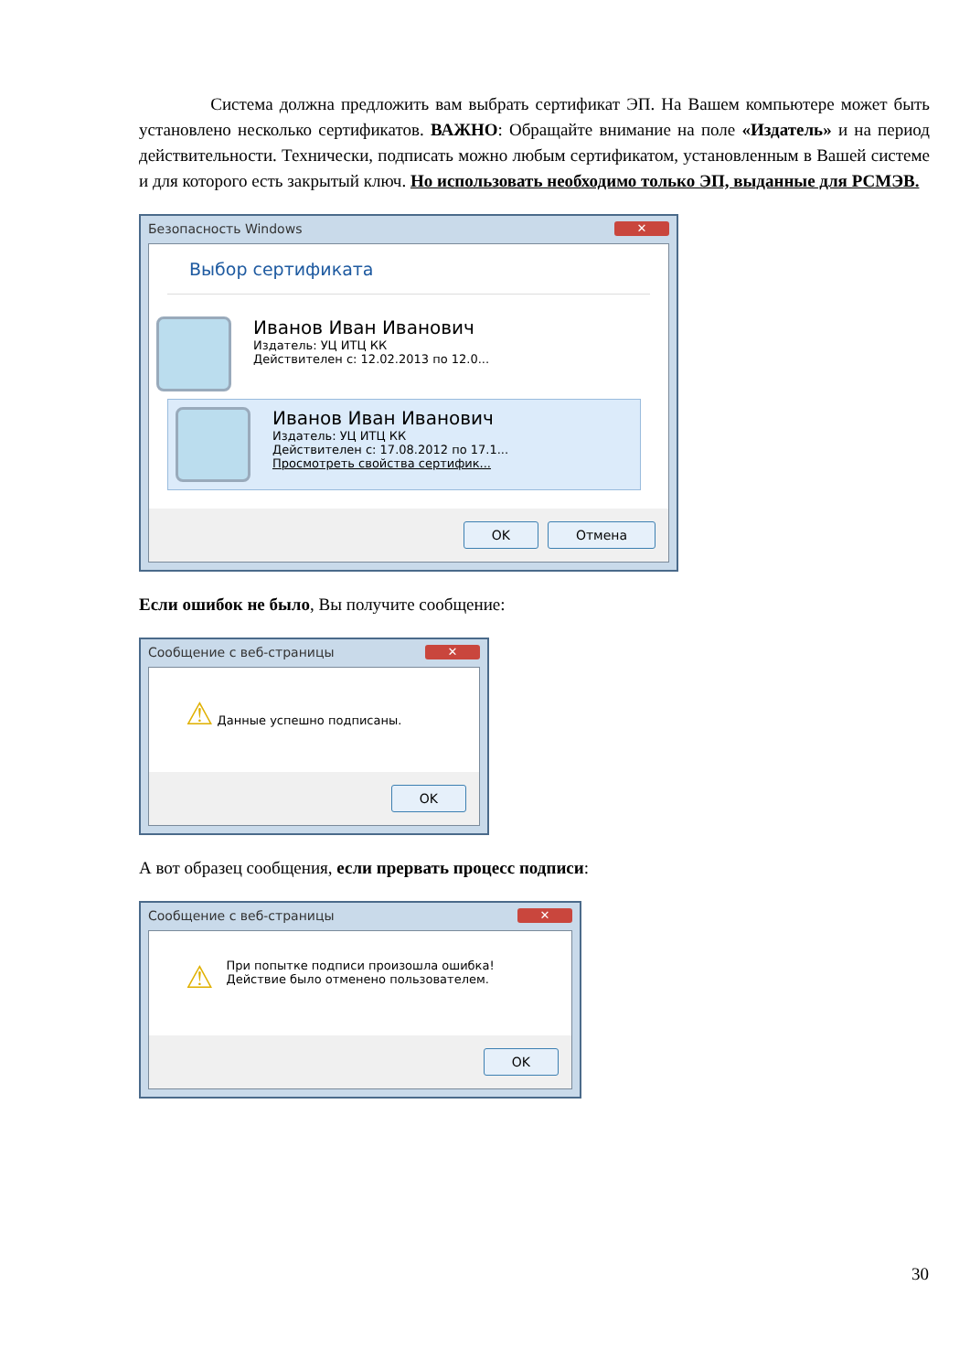Система должна предложить вам выбрать сертификат ЭП. На Вашем компьютере может быть установлено несколько сертификатов. ВАЖНО: Обращайте внимание на поле «Издатель» и на период действительности. Технически, подписать можно любым сертификатом, установленным в Вашей системе и для которого есть закрытый ключ. Но использовать необходимо только ЭП, выданные для РСМЭВ.
Безопасность Windows ✕
Выбор сертификата
Иванов Иван Иванович
Издатель: УЦ ИТЦ КК
Действителен с: 12.02.2013 по 12.0...
Иванов Иван Иванович
Издатель: УЦ ИТЦ КК
Действителен с: 17.08.2012 по 17.1...
Просмотреть свойства сертифик...
OK Отмена
Если ошибок не было, Вы получите сообщение:
Сообщение с веб-страницы ✕
⚠ Данные успешно подписаны.
OK
А вот образец сообщения, если прервать процесс подписи:
Сообщение с веб-страницы ✕
⚠ При попытке подписи произошла ошибка!
Действие было отменено пользователем.
OK
30